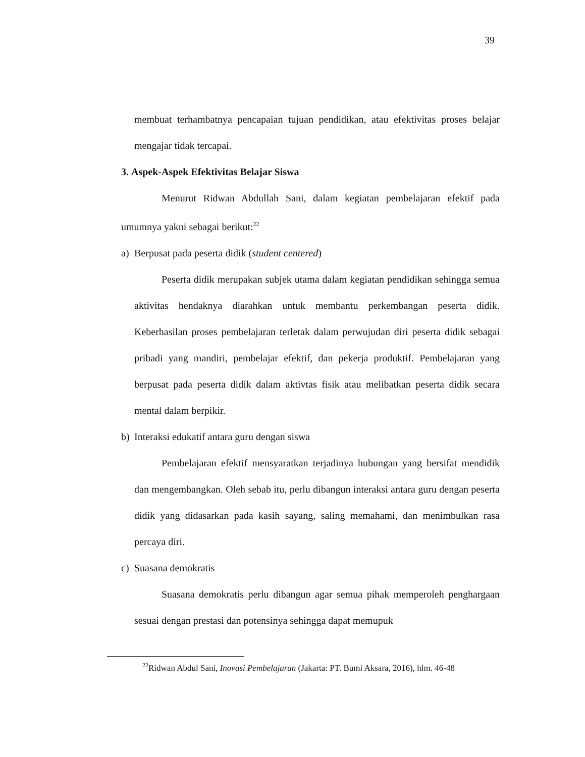39
membuat terhambatnya pencapaian tujuan pendidikan, atau efektivitas proses belajar mengajar tidak tercapai.
3. Aspek-Aspek Efektivitas Belajar Siswa
Menurut Ridwan Abdullah Sani, dalam kegiatan pembelajaran efektif pada umumnya yakni sebagai berikut:<sup>22</sup>
a) Berpusat pada peserta didik (student centered)
Peserta didik merupakan subjek utama dalam kegiatan pendidikan sehingga semua aktivitas hendaknya diarahkan untuk membantu perkembangan peserta didik. Keberhasilan proses pembelajaran terletak dalam perwujudan diri peserta didik sebagai pribadi yang mandiri, pembelajar efektif, dan pekerja produktif. Pembelajaran yang berpusat pada peserta didik dalam aktivtas fisik atau melibatkan peserta didik secara mental dalam berpikir.
b) Interaksi edukatif antara guru dengan siswa
Pembelajaran efektif mensyaratkan terjadinya hubungan yang bersifat mendidik dan mengembangkan. Oleh sebab itu, perlu dibangun interaksi antara guru dengan peserta didik yang didasarkan pada kasih sayang, saling memahami, dan menimbulkan rasa percaya diri.
c) Suasana demokratis
Suasana demokratis perlu dibangun agar semua pihak memperoleh penghargaan sesuai dengan prestasi dan potensinya sehingga dapat memupuk
<sup>22</sup> Ridwan Abdul Sani, Inovasi Pembelajaran (Jakarta: PT. Bumi Aksara, 2016), hlm. 46-48